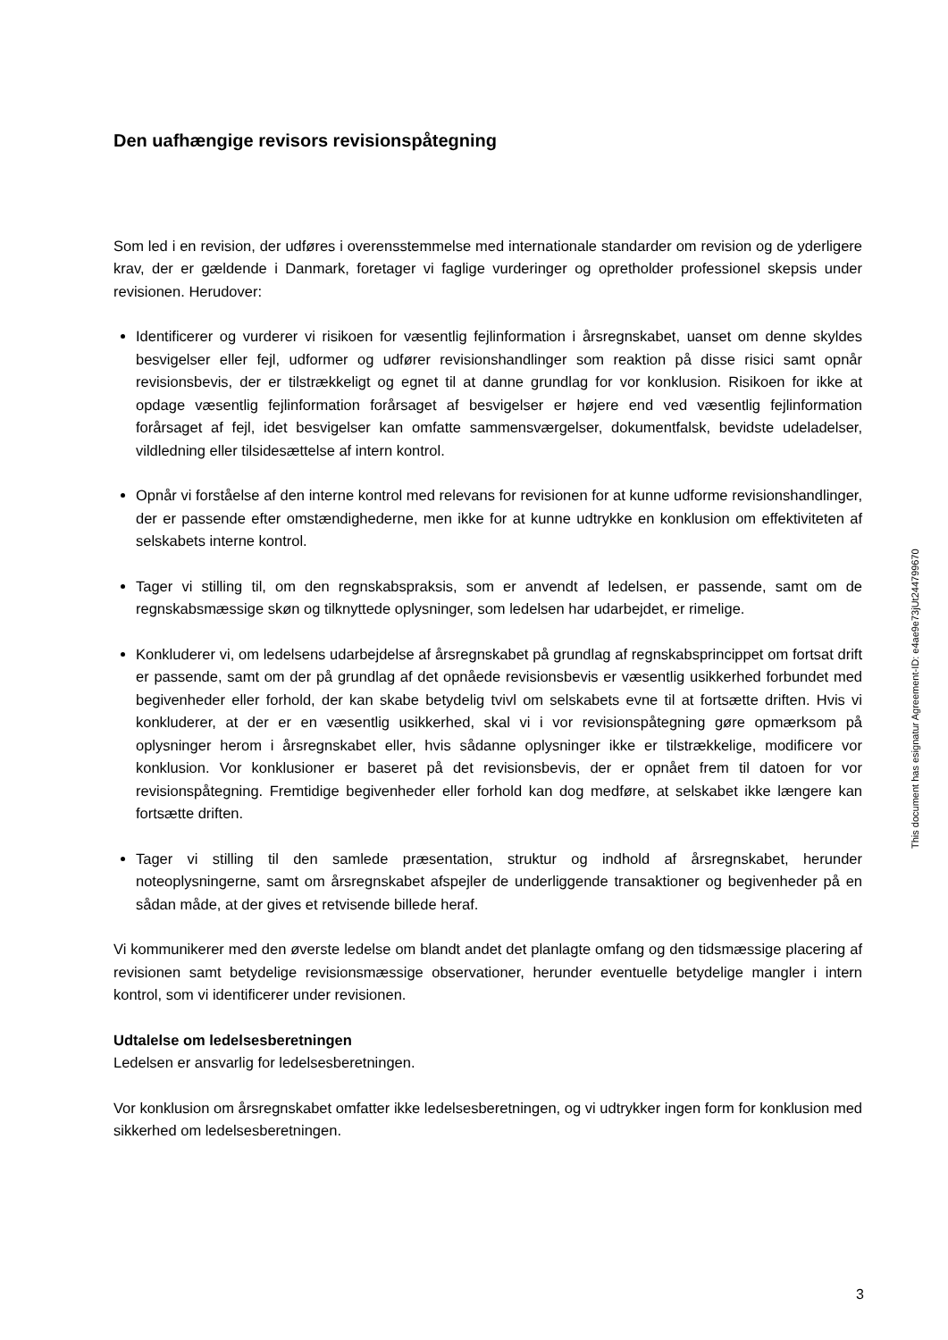Den uafhængige revisors revisionspåtegning
Som led i en revision, der udføres i overensstemmelse med internationale standarder om revision og de yderligere krav, der er gældende i Danmark, foretager vi faglige vurderinger og opretholder professionel skepsis under revisionen. Herudover:
Identificerer og vurderer vi risikoen for væsentlig fejlinformation i årsregnskabet, uanset om denne skyldes besvigelser eller fejl, udformer og udfører revisionshandlinger som reaktion på disse risici samt opnår revisionsbevis, der er tilstrækkeligt og egnet til at danne grundlag for vor konklusion. Risikoen for ikke at opdage væsentlig fejlinformation forårsaget af besvigelser er højere end ved væsentlig fejlinformation forårsaget af fejl, idet besvigelser kan omfatte sammensværgelser, dokumentfalsk, bevidste udeladelser, vildledning eller tilsidesættelse af intern kontrol.
Opnår vi forståelse af den interne kontrol med relevans for revisionen for at kunne udforme revisionshandlinger, der er passende efter omstændighederne, men ikke for at kunne udtrykke en konklusion om effektiviteten af selskabets interne kontrol.
Tager vi stilling til, om den regnskabspraksis, som er anvendt af ledelsen, er passende, samt om de regnskabsmæssige skøn og tilknyttede oplysninger, som ledelsen har udarbejdet, er rimelige.
Konkluderer vi, om ledelsens udarbejdelse af årsregnskabet på grundlag af regnskabsprincippet om fortsat drift er passende, samt om der på grundlag af det opnåede revisionsbevis er væsentlig usikkerhed forbundet med begivenheder eller forhold, der kan skabe betydelig tvivl om selskabets evne til at fortsætte driften. Hvis vi konkluderer, at der er en væsentlig usikkerhed, skal vi i vor revisionspåtegning gøre opmærksom på oplysninger herom i årsregnskabet eller, hvis sådanne oplysninger ikke er tilstrækkelige, modificere vor konklusion. Vor konklusioner er baseret på det revisionsbevis, der er opnået frem til datoen for vor revisionspåtegning. Fremtidige begivenheder eller forhold kan dog medføre, at selskabet ikke længere kan fortsætte driften.
Tager vi stilling til den samlede præsentation, struktur og indhold af årsregnskabet, herunder noteoplysningerne, samt om årsregnskabet afspejler de underliggende transaktioner og begivenheder på en sådan måde, at der gives et retvisende billede heraf.
Vi kommunikerer med den øverste ledelse om blandt andet det planlagte omfang og den tidsmæssige placering af revisionen samt betydelige revisionsmæssige observationer, herunder eventuelle betydelige mangler i intern kontrol, som vi identificerer under revisionen.
Udtalelse om ledelsesberetningen
Ledelsen er ansvarlig for ledelsesberetningen.
Vor konklusion om årsregnskabet omfatter ikke ledelsesberetningen, og vi udtrykker ingen form for konklusion med sikkerhed om ledelsesberetningen.
This document has esignatur Agreement-ID: e4ae9e73jUt244799670
3